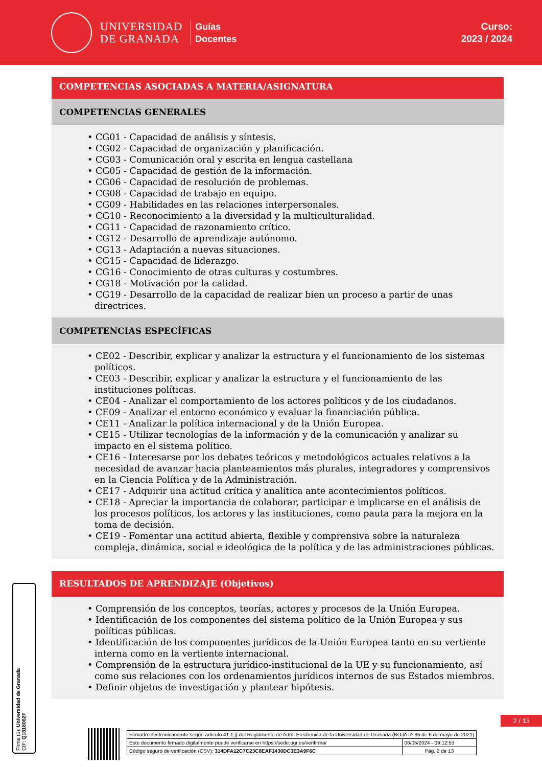UNIVERSIDAD
DE GRANADA
Guías
Docentes
Curso:
2023 / 2024
COMPETENCIAS ASOCIADAS A MATERIA/ASIGNATURA
COMPETENCIAS GENERALES
• CG01 - Capacidad de análisis y síntesis.
• CG02 - Capacidad de organización y planificación.
• CG03 - Comunicación oral y escrita en lengua castellana
• CG05 - Capacidad de gestión de la información.
• CG06 - Capacidad de resolución de problemas.
• CG08 - Capacidad de trabajo en equipo.
• CG09 - Habilidades en las relaciones interpersonales.
• CG10 - Reconocimiento a la diversidad y la multiculturalidad.
• CG11 - Capacidad de razonamiento crítico.
• CG12 - Desarrollo de aprendizaje autónomo.
• CG13 - Adaptación a nuevas situaciones.
• CG15 - Capacidad de liderazgo.
• CG16 - Conocimiento de otras culturas y costumbres.
• CG18 - Motivación por la calidad.
• CG19 - Desarrollo de la capacidad de realizar bien un proceso a partir de unas directrices.
COMPETENCIAS ESPECÍFICAS
• CE02 - Describir, explicar y analizar la estructura y el funcionamiento de los sistemas políticos.
• CE03 - Describir, explicar y analizar la estructura y el funcionamiento de las instituciones políticas.
• CE04 - Analizar el comportamiento de los actores políticos y de los ciudadanos.
• CE09 - Analizar el entorno económico y evaluar la financiación pública.
• CE11 - Analizar la política internacional y de la Unión Europea.
• CE15 - Utilizar tecnologías de la información y de la comunicación y analizar su impacto en el sistema político.
• CE16 - Interesarse por los debates teóricos y metodológicos actuales relativos a la necesidad de avanzar hacia planteamientos más plurales, integradores y comprensivos en la Ciencia Política y de la Administración.
• CE17 - Adquirir una actitud crítica y analítica ante acontecimientos políticos.
• CE18 - Apreciar la importancia de colaborar, participar e implicarse en el análisis de los procesos políticos, los actores y las instituciones, como pauta para la mejora en la toma de decisión.
• CE19 - Fomentar una actitud abierta, flexible y comprensiva sobre la naturaleza compleja, dinámica, social e ideológica de la política y de las administraciones públicas.
RESULTADOS DE APRENDIZAJE (Objetivos)
• Comprensión de los conceptos, teorías, actores y procesos de la Unión Europea.
• Identificación de los componentes del sistema político de la Unión Europea y sus políticas públicas.
• Identificación de los componentes jurídicos de la Unión Europea tanto en su vertiente interna como en la vertiente internacional.
• Comprensión de la estructura jurídico-institucional de la UE y su funcionamiento, así como sus relaciones con los ordenamientos jurídicos internos de sus Estados miembros.
• Definir objetos de investigación y plantear hipótesis.
2 / 13
Firma (1): Universidad de Granada
CIF: Q1818002F
| Firmado electrónicamente según artículo 41.1.j) del Reglamento de Adm. Electrónica de la Universidad de Granada (BOJA nº 85 de 6 de mayo de 2021) | |
| Este documento firmado digitalmente puede verificarse en https://sede.ugr.es/verifirma/ | 06/05/2024 - 09:12:53 |
| Código seguro de verificación (CSV): 314DFA12C7C23C8EAF1430DC3E3A9F6C | Pág. 2 de 13 |